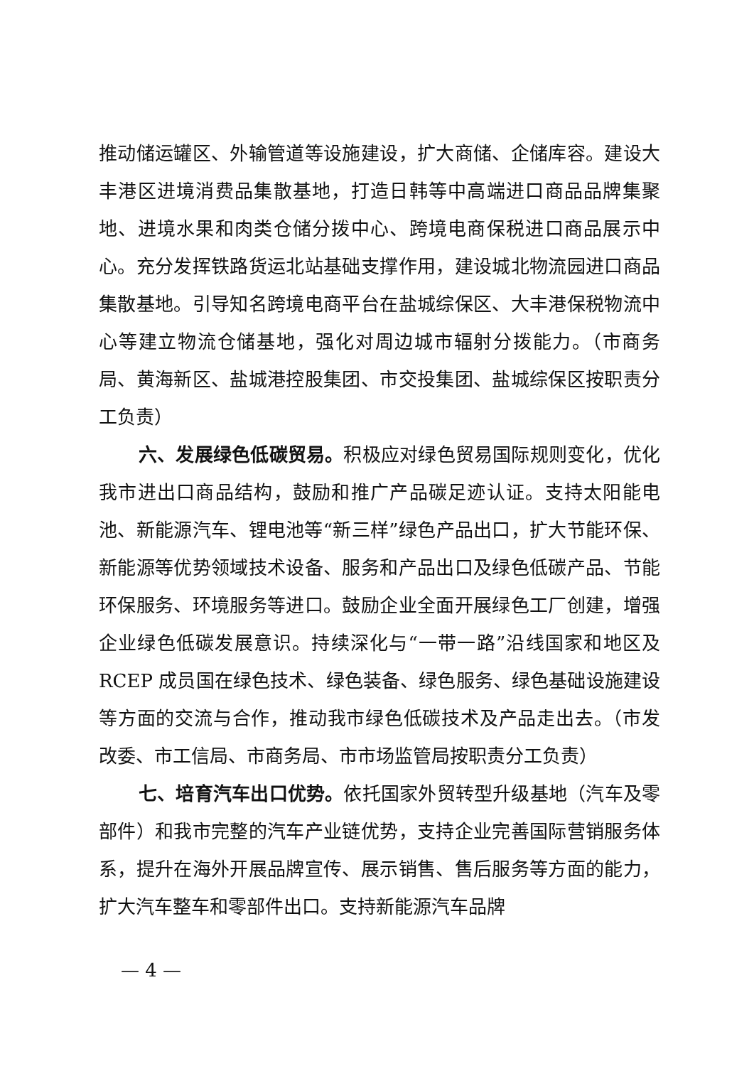推动储运罐区、外输管道等设施建设，扩大商储、企储库容。建设大丰港区进境消费品集散基地，打造日韩等中高端进口商品品牌集聚地、进境水果和肉类仓储分拨中心、跨境电商保税进口商品展示中心。充分发挥铁路货运北站基础支撑作用，建设城北物流园进口商品集散基地。引导知名跨境电商平台在盐城综保区、大丰港保税物流中心等建立物流仓储基地，强化对周边城市辐射分拨能力。（市商务局、黄海新区、盐城港控股集团、市交投集团、盐城综保区按职责分工负责）
六、发展绿色低碳贸易。积极应对绿色贸易国际规则变化，优化我市进出口商品结构，鼓励和推广产品碳足迹认证。支持太阳能电池、新能源汽车、锂电池等“新三样”绿色产品出口，扩大节能环保、新能源等优势领域技术设备、服务和产品出口及绿色低碳产品、节能环保服务、环境服务等进口。鼓励企业全面开展绿色工厂创建，增强企业绿色低碳发展意识。持续深化与“一带一路”沿线国家和地区及 RCEP 成员国在绿色技术、绿色装备、绿色服务、绿色基础设施建设等方面的交流与合作，推动我市绿色低碳技术及产品走出去。（市发改委、市工信局、市商务局、市市场监管局按职责分工负责）
七、培育汽车出口优势。依托国家外贸转型升级基地（汽车及零部件）和我市完整的汽车产业链优势，支持企业完善国际营销服务体系，提升在海外开展品牌宣传、展示销售、售后服务等方面的能力，扩大汽车整车和零部件出口。支持新能源汽车品牌
— 4 —